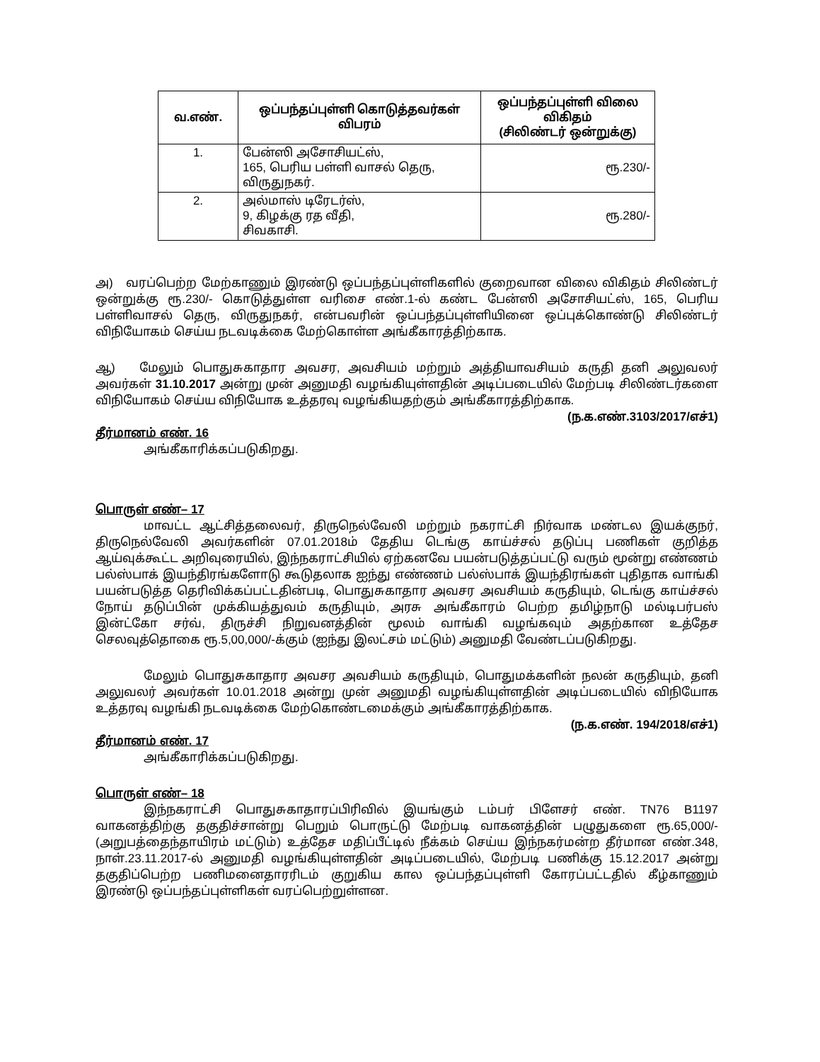| வ.எண். | ஒப்பந்தப்புள்ளி கொடுத்தவர்கள் விபரம் | ஒப்பந்தப்புள்ளி விலை விகிதம் (சிலிண்டர் ஒன்றுக்கு) |
| --- | --- | --- |
| 1. | பேன்ஸி அசோசியட்ஸ், 165, பெரிய பள்ளி வாசல் தெரு, விருதுநகர். | ரூ.230/- |
| 2. | அல்மாஸ் டிரேடர்ஸ், 9, கிழக்கு ரத வீதி, சிவகாசி. | ரூ.280/- |
அ) வரப்பெற்ற மேற்காணும் இரண்டு ஒப்பந்தப்புள்ளிகளில் குறைவான விலை விகிதம் சிலிண்டர் ஒன்றுக்கு ரூ.230/- கொடுத்துள்ள வரிசை எண்.1-ல் கண்ட பேன்ஸி அசோசியட்ஸ், 165, பெரிய பள்ளிவாசல் தெரு, விருதுநகர், என்பவரின் ஒப்பந்தப்புள்ளியினை ஒப்புக்கொண்டு சிலிண்டர் விநியோகம் செய்ய நடவடிக்கை மேற்கொள்ள அங்கீகாரத்திற்காக.
ஆ) மேலும் பொதுசுகாதார அவசர, அவசியம் மற்றும் அத்தியாவசியம் கருதி தனி அலுவலர் அவர்கள் 31.10.2017 அன்று முன் அனுமதி வழங்கியுள்ளதின் அடிப்படையில் மேற்படி சிலிண்டர்களை விநியோகம் செய்ய விநியோக உத்தரவு வழங்கியதற்கும் அங்கீகாரத்திற்காக.
(ந.க.எண்.3103/2017/எச்1)
தீர்மானம் எண். 16
அங்கீகாரிக்கப்படுகிறது.
பொருள் எண்– 17
மாவட்ட ஆட்சித்தலைவர், திருநெல்வேலி மற்றும் நகராட்சி நிர்வாக மண்டல இயக்குநர், திருநெல்வேலி அவர்களின் 07.01.2018ம் தேதிய டெங்கு காய்ச்சல் தடுப்பு பணிகள் குறித்த ஆய்வுக்கூட்ட அறிவுரையில், இந்நகராட்சியில் ஏற்கனவே பயன்படுத்தப்பட்டு வரும் மூன்று எண்ணம் பல்ஸ்பாக் இயந்திரங்களோடு கூடுதலாக ஐந்து எண்ணம் பல்ஸ்பாக் இயந்திரங்கள் புதிதாக வாங்கி பயன்படுத்த தெரிவிக்கப்பட்டதின்படி, பொதுசுகாதார அவசர அவசியம் கருதியும், டெங்கு காய்ச்சல் நோய் தடுப்பின் முக்கியத்துவம் கருதியும், அரசு அங்கீகாரம் பெற்ற தமிழ்நாடு மல்டிபர்பஸ் இன்ட்கோ சர்வ், திருச்சி நிறுவனத்தின் மூலம் வாங்கி வழங்கவும் அதற்கான உத்தேச செலவுத்தொகை ரூ.5,00,000/-க்கும் (ஐந்து இலட்சம் மட்டும்) அனுமதி வேண்டப்படுகிறது.
மேலும் பொதுசுகாதார அவசர அவசியம் கருதியும், பொதுமக்களின் நலன் கருதியும், தனி அலுவலர் அவர்கள் 10.01.2018 அன்று முன் அனுமதி வழங்கியுள்ளதின் அடிப்படையில் விநியோக உத்தரவு வழங்கி நடவடிக்கை மேற்கொண்டமைக்கும் அங்கீகாரத்திற்காக.
(ந.க.எண். 194/2018/எச்1)
தீர்மானம் எண். 17
அங்கீகாரிக்கப்படுகிறது.
பொருள் எண்– 18
இந்நகராட்சி பொதுசுகாதாரப்பிரிவில் இயங்கும் டம்பர் பிளேசர் எண். TN76 B1197 வாகனத்திற்கு தகுதிச்சான்று பெறும் பொருட்டு மேற்படி வாகனத்தின் பழுதுகளை ரூ.65,000/- (அறுபத்தைந்தாயிரம் மட்டும்) உத்தேச மதிப்பீட்டில் நீக்கம் செய்ய இந்நகர்மன்ற தீர்மான எண்.348, நாள்.23.11.2017-ல் அனுமதி வழங்கியுள்ளதின் அடிப்படையில், மேற்படி பணிக்கு 15.12.2017 அன்று தகுதிப்பெற்ற பணிமனைதாரரிடம் குறுகிய கால ஒப்பந்தப்புள்ளி கோரப்பட்டதில் கீழ்காணும் இரண்டு ஒப்பந்தப்புள்ளிகள் வரப்பெற்றுள்ளன.